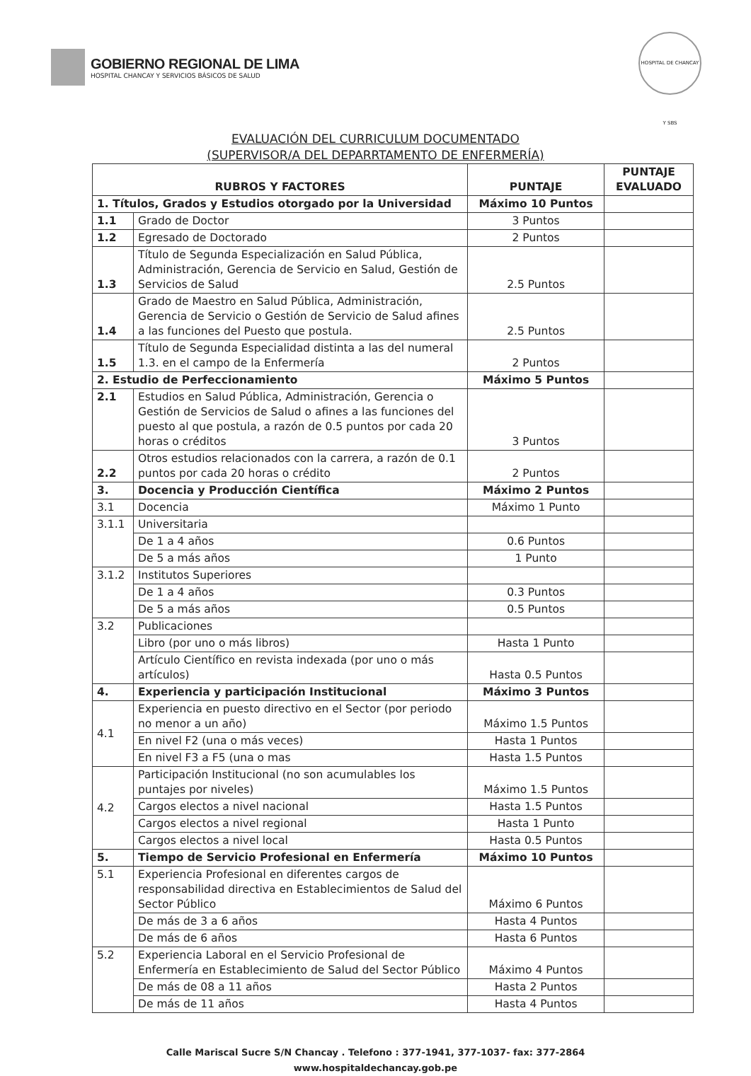GOBIERNO REGIONAL DE LIMA
HOSPITAL CHANCAY Y SERVICIOS BÁSICOS DE SALUD
HOSPITAL DE CHANCAY Y SBS
EVALUACIÓN DEL CURRICULUM DOCUMENTADO
(SUPERVISOR/A DEL DEPARRTAMENTO DE ENFERMERÍA)
| RUBROS Y FACTORES | | PUNTAJE | PUNTAJE EVALUADO |
| --- | --- | --- | --- |
| 1. Títulos, Grados y Estudios otorgado por la Universidad | | Máximo 10 Puntos | |
| 1.1 | Grado de Doctor | 3 Puntos | |
| 1.2 | Egresado de Doctorado | 2 Puntos | |
| 1.3 | Título de Segunda Especialización en Salud Pública, Administración, Gerencia de Servicio en Salud, Gestión de Servicios de Salud | 2.5 Puntos | |
| 1.4 | Grado de Maestro en Salud Pública, Administración, Gerencia de Servicio o Gestión de Servicio de Salud afines a las funciones del Puesto que postula. | 2.5 Puntos | |
| 1.5 | Título de Segunda Especialidad distinta a las del numeral 1.3. en el campo de la Enfermería | 2 Puntos | |
| 2. Estudio de Perfeccionamiento | | Máximo 5 Puntos | |
| 2.1 | Estudios en Salud Pública, Administración, Gerencia o Gestión de Servicios de Salud o afines a las funciones del puesto al que postula, a razón de 0.5 puntos por cada 20 horas o créditos | 3 Puntos | |
| 2.2 | Otros estudios relacionados con la carrera, a razón de 0.1 puntos por cada 20 horas o crédito | 2 Puntos | |
| 3. | Docencia y Producción Científica | Máximo 2 Puntos | |
| 3.1 | Docencia | Máximo 1 Punto | |
| 3.1.1 | Universitaria | | |
| | De 1 a 4 años | 0.6 Puntos | |
| | De 5 a más años | 1 Punto | |
| 3.1.2 | Institutos Superiores | | |
| | De 1 a 4 años | 0.3 Puntos | |
| | De 5 a más años | 0.5 Puntos | |
| 3.2 | Publicaciones | | |
| | Libro (por uno o más libros) | Hasta 1 Punto | |
| | Artículo Científico en revista indexada (por uno o más artículos) | Hasta 0.5 Puntos | |
| 4. | Experiencia y participación Institucional | Máximo 3 Puntos | |
| 4.1 | Experiencia en puesto directivo en el Sector (por periodo no menor a un año) | Máximo 1.5 Puntos | |
| | En nivel F2 (una o más veces) | Hasta 1 Puntos | |
| | En nivel F3 a F5 (una o mas | Hasta 1.5 Puntos | |
| 4.2 | Participación Institucional (no son acumulables los puntajes por niveles) | Máximo 1.5 Puntos | |
| | Cargos electos a nivel nacional | Hasta 1.5 Puntos | |
| | Cargos electos a nivel regional | Hasta 1 Punto | |
| | Cargos electos a nivel local | Hasta 0.5 Puntos | |
| 5. | Tiempo de Servicio Profesional en Enfermería | Máximo 10 Puntos | |
| 5.1 | Experiencia Profesional en diferentes cargos de responsabilidad directiva en Establecimientos de Salud del Sector Público | Máximo 6 Puntos | |
| | De más de 3 a 6 años | Hasta 4 Puntos | |
| | De más de 6 años | Hasta 6 Puntos | |
| 5.2 | Experiencia Laboral en el Servicio Profesional de Enfermería en Establecimiento de Salud del Sector Público | Máximo 4 Puntos | |
| | De más de 08 a 11 años | Hasta 2 Puntos | |
| | De más de 11 años | Hasta 4 Puntos | |
Calle Mariscal Sucre S/N Chancay . Telefono : 377-1941, 377-1037- fax: 377-2864
www.hospitaldechancay.gob.pe